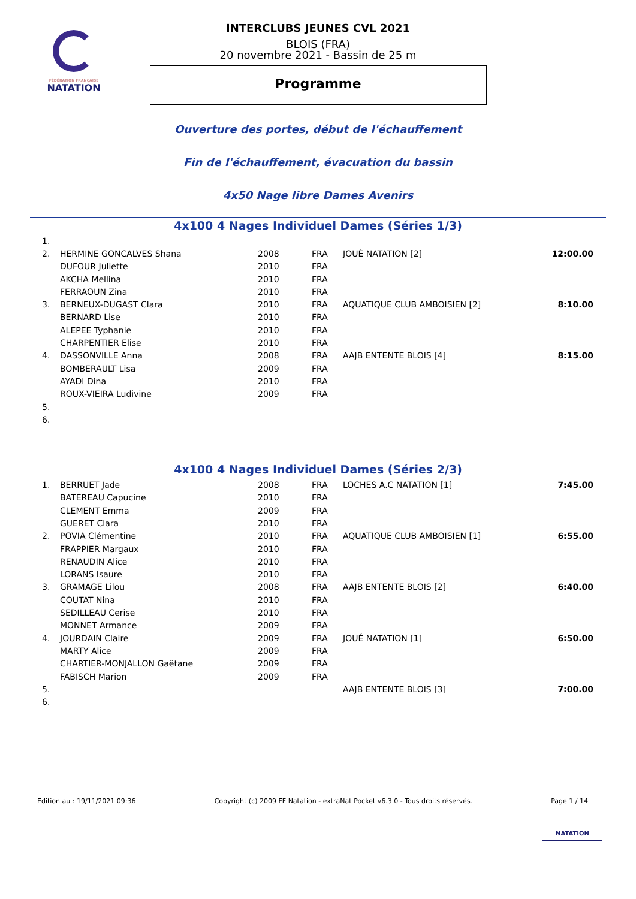FÉDÉRATION FRANÇAISE
NATATION
INTERCLUBS JEUNES CVL 2021
BLOIS (FRA)
20 novembre 2021 - Bassin de 25 m
Programme
Ouverture des portes, début de l'échauffement
Fin de l'échauffement, évacuation du bassin
4x50 Nage libre Dames Avenirs
4x100 4 Nages Individuel Dames (Séries 1/3)
| 1. | | | | | |
| 2. | HERMINE GONCALVES Shana | 2008 | FRA | JOUÉ NATATION [2] | 12:00.00 |
| | DUFOUR Juliette | 2010 | FRA | | |
| | AKCHA Mellina | 2010 | FRA | | |
| | FERRAOUN Zina | 2010 | FRA | | |
| 3. | BERNEUX-DUGAST Clara | 2010 | FRA | AQUATIQUE CLUB AMBOISIEN [2] | 8:10.00 |
| | BERNARD Lise | 2010 | FRA | | |
| | ALEPEE Typhanie | 2010 | FRA | | |
| | CHARPENTIER Elise | 2010 | FRA | | |
| 4. | DASSONVILLE Anna | 2008 | FRA | AAJB ENTENTE BLOIS [4] | 8:15.00 |
| | BOMBERAULT Lisa | 2009 | FRA | | |
| | AYADI Dina | 2010 | FRA | | |
| | ROUX-VIEIRA Ludivine | 2009 | FRA | | |
| 5. | | | | | |
| 6. | | | | | |
4x100 4 Nages Individuel Dames (Séries 2/3)
| 1. | BERRUET Jade | 2008 | FRA | LOCHES A.C NATATION [1] | 7:45.00 |
| | BATEREAU Capucine | 2010 | FRA | | |
| | CLEMENT Emma | 2009 | FRA | | |
| | GUERET Clara | 2010 | FRA | | |
| 2. | POVIA Clémentine | 2010 | FRA | AQUATIQUE CLUB AMBOISIEN [1] | 6:55.00 |
| | FRAPPIER Margaux | 2010 | FRA | | |
| | RENAUDIN Alice | 2010 | FRA | | |
| | LORANS Isaure | 2010 | FRA | | |
| 3. | GRAMAGE Lilou | 2008 | FRA | AAJB ENTENTE BLOIS [2] | 6:40.00 |
| | COUTAT Nina | 2010 | FRA | | |
| | SEDILLEAU Cerise | 2010 | FRA | | |
| | MONNET Armance | 2009 | FRA | | |
| 4. | JOURDAIN Claire | 2009 | FRA | JOUÉ NATATION [1] | 6:50.00 |
| | MARTY Alice | 2009 | FRA | | |
| | CHARTIER-MONJALLON Gaëtane | 2009 | FRA | | |
| | FABISCH Marion | 2009 | FRA | | |
| 5. | | | | AAJB ENTENTE BLOIS [3] | 7:00.00 |
| 6. | | | | | |
Edition au : 19/11/2021 09:36 Copyright (c) 2009 FF Natation - extraNat Pocket v6.3.0 - Tous droits réservés. Page 1 / 14
NATATION